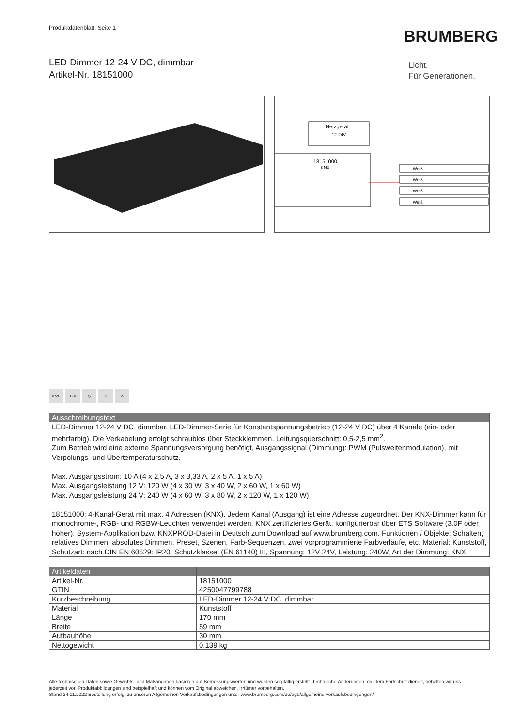Produktdatenblatt. Seite 1
BRUMBERG
LED-Dimmer 12-24 V DC, dimmbar
Artikel-Nr. 18151000
Licht.
Für Generationen.
Netzgerät
12-24V
18151000
KNX
Weiß
Weiß
Weiß
Weiß
IP20 12V ◇ ⌂ ✕
| Ausschreibungstext |
| --- |
| LED-Dimmer 12-24 V DC, dimmbar. LED-Dimmer-Serie für Konstantspannungsbetrieb (12-24 V DC) über 4 Kanäle (ein- oder mehrfarbig). Die Verkabelung erfolgt schraublos über Steckklemmen. Leitungsquerschnitt: 0,5-2,5 mm<sup>2</sup>. Zum Betrieb wird eine externe Spannungsversorgung benötigt, Ausgangssignal (Dimmung): PWM (Pulsweitenmodulation), mit Verpolungs- und Übertemperaturschutz. Max. Ausgangsstrom: 10 A (4 x 2,5 A, 3 x 3,33 A, 2 x 5 A, 1 x 5 A) Max. Ausgangsleistung 12 V: 120 W (4 x 30 W, 3 x 40 W, 2 x 60 W, 1 x 60 W) Max. Ausgangsleistung 24 V: 240 W (4 x 60 W, 3 x 80 W, 2 x 120 W, 1 x 120 W) 18151000: 4-Kanal-Gerät mit max. 4 Adressen (KNX). Jedem Kanal (Ausgang) ist eine Adresse zugeordnet. Der KNX-Dimmer kann für monochrome-, RGB- und RGBW-Leuchten verwendet werden. KNX zertifiziertes Gerät, konfigurierbar über ETS Software (3.0F oder höher). System-Applikation bzw. KNXPROD-Datei in Deutsch zum Download auf www.brumberg.com. Funktionen / Objekte: Schalten, relatives Dimmen, absolutes Dimmen, Preset, Szenen, Farb-Sequenzen, zwei vorprogrammierte Farbverläufe, etc. Material: Kunststoff, Schutzart: nach DIN EN 60529: IP20, Schutzklasse: (EN 61140) III, Spannung: 12V 24V, Leistung: 240W, Art der Dimmung: KNX. |
| Artikeldaten | |
| --- | --- |
| Artikel-Nr. | 18151000 |
| GTIN | 4250047799788 |
| Kurzbeschreibung | LED-Dimmer 12-24 V DC, dimmbar |
| Material | Kunststoff |
| Länge | 170 mm |
| Breite | 59 mm |
| Aufbauhöhe | 30 mm |
| Nettogewicht | 0,139 kg |
Alle technischen Daten sowie Gewichts- und Maßangaben basieren auf Bemessungswerten und wurden sorgfältig erstellt. Technische Änderungen, die dem Fortschritt dienen, behalten wir uns jederzeit vor. Produktabbildungen sind beispielhaft und können vom Original abweichen. Irrtümer vorbehalten.
Stand 24.11.2022 Bestellung erfolgt zu unseren Allgemeinen Verkaufsbedingungen unter www.brumberg.com/de/agb/allgemeine-verkaufsbedingungen/